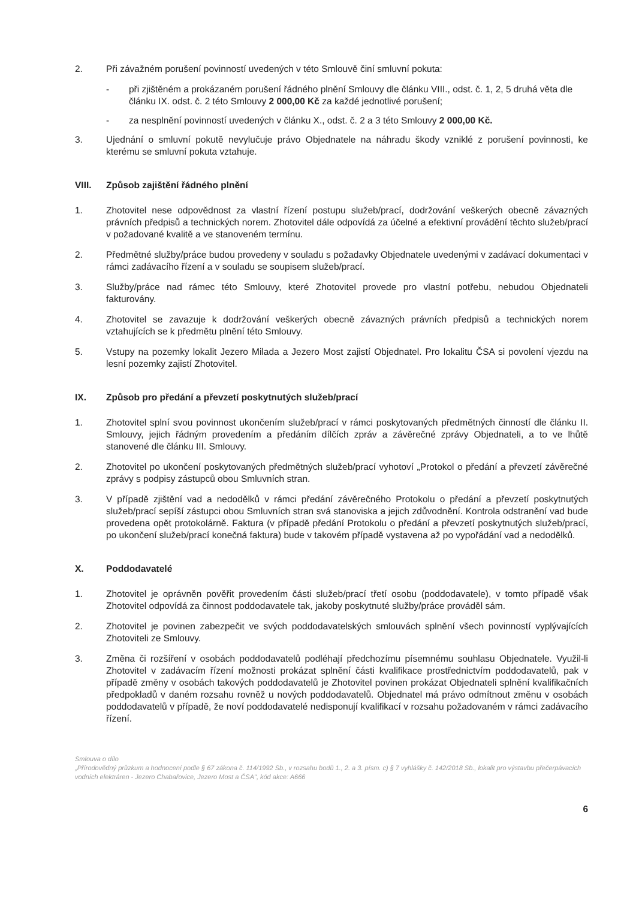2. Při závažném porušení povinností uvedených v této Smlouvě činí smluvní pokuta:
- při zjištěném a prokázaném porušení řádného plnění Smlouvy dle článku VIII., odst. č. 1, 2, 5 druhá věta dle článku IX. odst. č. 2 této Smlouvy 2 000,00 Kč za každé jednotlivé porušení;
- za nesplnění povinností uvedených v článku X., odst. č. 2 a 3 této Smlouvy 2 000,00 Kč.
3. Ujednání o smluvní pokutě nevylučuje právo Objednatele na náhradu škody vzniklé z porušení povinnosti, ke kterému se smluvní pokuta vztahuje.
VIII. Způsob zajištění řádného plnění
1. Zhotovitel nese odpovědnost za vlastní řízení postupu služeb/prací, dodržování veškerých obecně závazných právních předpisů a technických norem. Zhotovitel dále odpovídá za účelné a efektivní provádění těchto služeb/prací v požadované kvalitě a ve stanoveném termínu.
2. Předmětné služby/práce budou provedeny v souladu s požadavky Objednatele uvedenými v zadávací dokumentaci v rámci zadávacího řízení a v souladu se soupisem služeb/prací.
3. Služby/práce nad rámec této Smlouvy, které Zhotovitel provede pro vlastní potřebu, nebudou Objednateli fakturovány.
4. Zhotovitel se zavazuje k dodržování veškerých obecně závazných právních předpisů a technických norem vztahujících se k předmětu plnění této Smlouvy.
5. Vstupy na pozemky lokalit Jezero Milada a Jezero Most zajistí Objednatel. Pro lokalitu ČSA si povolení vjezdu na lesní pozemky zajistí Zhotovitel.
IX. Způsob pro předání a převzetí poskytnutých služeb/prací
1. Zhotovitel splní svou povinnost ukončením služeb/prací v rámci poskytovaných předmětných činností dle článku II. Smlouvy, jejich řádným provedením a předáním dílčích zpráv a závěrečné zprávy Objednateli, a to ve lhůtě stanovené dle článku III. Smlouvy.
2. Zhotovitel po ukončení poskytovaných předmětných služeb/prací vyhotoví „Protokol o předání a převzetí závěrečné zprávy s podpisy zástupců obou Smluvních stran.
3. V případě zjištění vad a nedodělků v rámci předání závěrečného Protokolu o předání a převzetí poskytnutých služeb/prací sepíší zástupci obou Smluvních stran svá stanoviska a jejich zdůvodnění. Kontrola odstranění vad bude provedena opět protokolárně. Faktura (v případě předání Protokolu o předání a převzetí poskytnutých služeb/prací, po ukončení služeb/prací konečná faktura) bude v takovém případě vystavena až po vypořádání vad a nedodělků.
X. Poddodavatelé
1. Zhotovitel je oprávněn pověřit provedením části služeb/prací třetí osobu (poddodavatele), v tomto případě však Zhotovitel odpovídá za činnost poddodavatele tak, jakoby poskytnuté služby/práce prováděl sám.
2. Zhotovitel je povinen zabezpečit ve svých poddodavatelských smlouvách splnění všech povinností vyplývajících Zhotoviteli ze Smlouvy.
3. Změna či rozšíření v osobách poddodavatelů podléhají předchozímu písemnému souhlasu Objednatele. Využil-li Zhotovitel v zadávacím řízení možnosti prokázat splnění části kvalifikace prostřednictvím poddodavatelů, pak v případě změny v osobách takových poddodavatelů je Zhotovitel povinen prokázat Objednateli splnění kvalifikačních předpokladů v daném rozsahu rovněž u nových poddodavatelů. Objednatel má právo odmítnout změnu v osobách poddodavatelů v případě, že noví poddodavatelé nedisponují kvalifikací v rozsahu požadovaném v rámci zadávacího řízení.
Smlouva o dílo
„Přírodovědný průzkum a hodnocení podle § 67 zákona č. 114/1992 Sb., v rozsahu bodů 1., 2. a 3. písm. c) § 7 vyhlášky č. 142/2018 Sb., lokalit pro výstavbu přečerpávacích vodních elektráren - Jezero Chabařovice, Jezero Most a ČSA", kód akce: A666
6